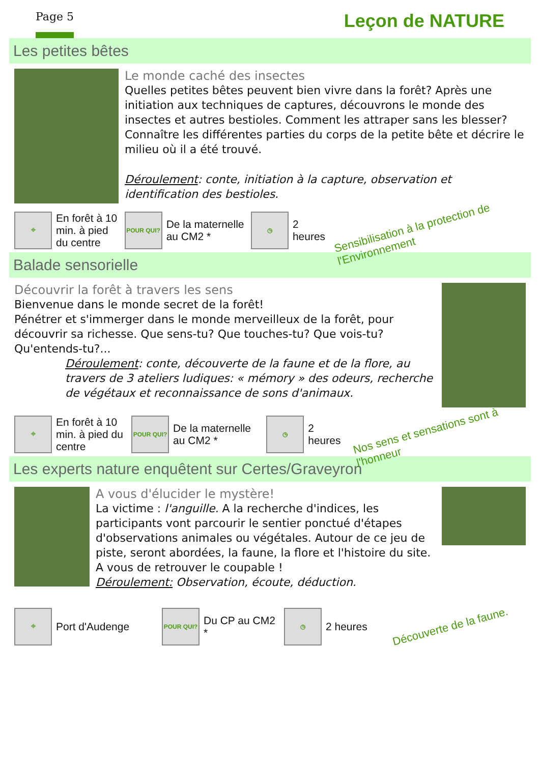Page 5 Leçon de NATURE
Les petites bêtes
Le monde caché des insectes
Quelles petites bêtes peuvent bien vivre dans la forêt? Après une initiation aux techniques de captures, découvrons le monde des insectes et autres bestioles. Comment les attraper sans les blesser? Connaître les différentes parties du corps de la petite bête et décrire le milieu où il a été trouvé.
Déroulement: conte, initiation à la capture, observation et identification des bestioles.
⌖
En forêt à 10 min. à pied du centre
POUR QUI?
De la maternelle au CM2 *
◷
2 heures
Sensibilisation à la protection de l'Environnement
Balade sensorielle
Découvrir la forêt à travers les sens
Bienvenue dans le monde secret de la forêt!
Pénétrer et s'immerger dans le monde merveilleux de la forêt, pour découvrir sa richesse. Que sens-tu? Que touches-tu? Que vois-tu? Qu'entends-tu?...
Déroulement: conte, découverte de la faune et de la flore, au travers de 3 ateliers ludiques: « mémory » des odeurs, recherche de végétaux et reconnaissance de sons d'animaux.
⌖
En forêt à 10 min. à pied du centre
POUR QUI?
De la maternelle au CM2 *
◷
2 heures
Nos sens et sensations sont à l'honneur
Les experts nature enquêtent sur Certes/Graveyron
A vous d'élucider le mystère!
La victime : l'anguille. A la recherche d'indices, les participants vont parcourir le sentier ponctué d'étapes d'observations animales ou végétales. Autour de ce jeu de piste, seront abordées, la faune, la flore et l'histoire du site.
A vous de retrouver le coupable !
Déroulement: Observation, écoute, déduction.
⌖
Port d'Audenge
POUR QUI?
Du CP au CM2 *
◷
2 heures
Découverte de la faune.